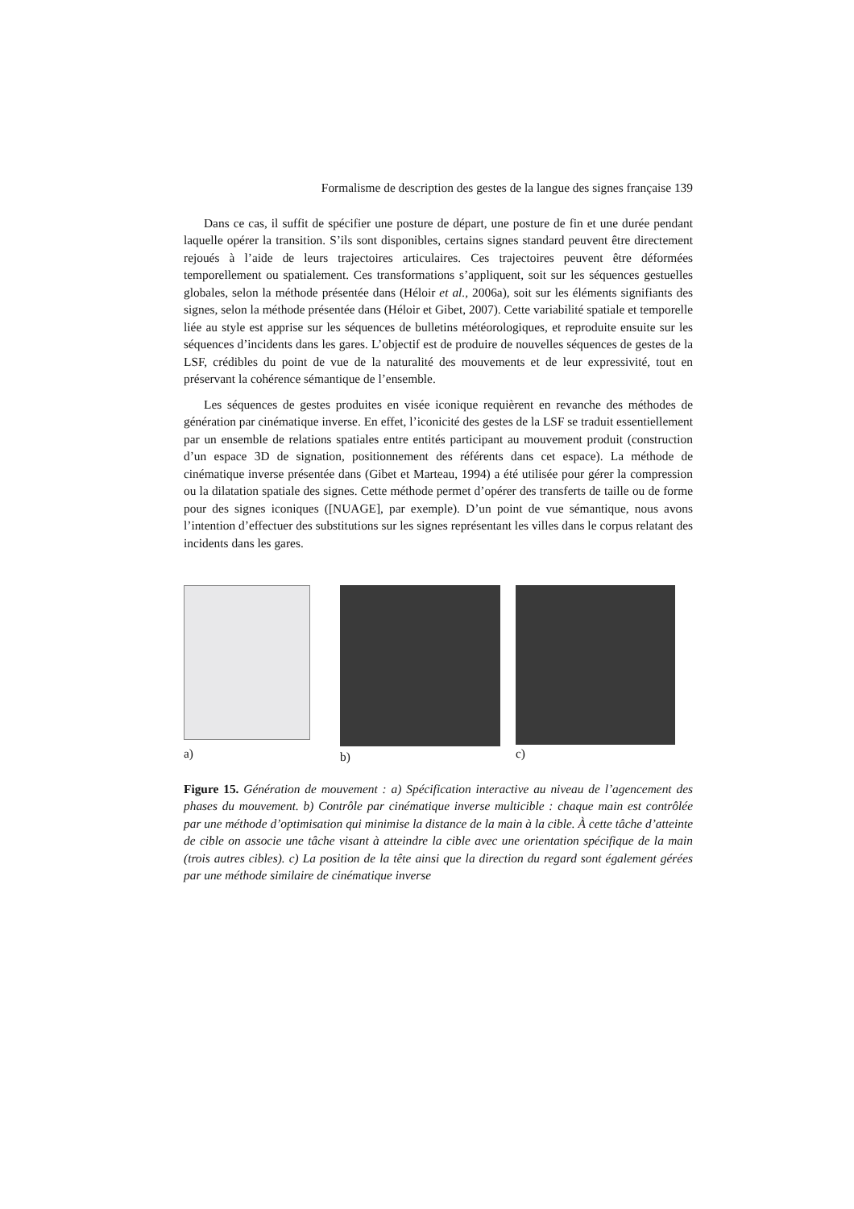Formalisme de description des gestes de la langue des signes française 139
Dans ce cas, il suffit de spécifier une posture de départ, une posture de fin et une durée pendant laquelle opérer la transition. S’ils sont disponibles, certains signes standard peuvent être directement rejoués à l’aide de leurs trajectoires articulaires. Ces trajectoires peuvent être déformées temporellement ou spatialement. Ces transformations s’appliquent, soit sur les séquences gestuelles globales, selon la méthode présentée dans (Héloir et al., 2006a), soit sur les éléments signifiants des signes, selon la méthode présentée dans (Héloir et Gibet, 2007). Cette variabilité spatiale et temporelle liée au style est apprise sur les séquences de bulletins météorologiques, et reproduite ensuite sur les séquences d’incidents dans les gares. L’objectif est de produire de nouvelles séquences de gestes de la LSF, crédibles du point de vue de la naturalité des mouvements et de leur expressivité, tout en préservant la cohérence sémantique de l’ensemble.
Les séquences de gestes produites en visée iconique requièrent en revanche des méthodes de génération par cinématique inverse. En effet, l’iconicité des gestes de la LSF se traduit essentiellement par un ensemble de relations spatiales entre entités participant au mouvement produit (construction d’un espace 3D de signation, positionnement des référents dans cet espace). La méthode de cinématique inverse présentée dans (Gibet et Marteau, 1994) a été utilisée pour gérer la compression ou la dilatation spatiale des signes. Cette méthode permet d’opérer des transferts de taille ou de forme pour des signes iconiques ([NUAGE], par exemple). D’un point de vue sémantique, nous avons l’intention d’effectuer des substitutions sur les signes représentant les villes dans le corpus relatant des incidents dans les gares.
a)
b) c)
Figure 15. Génération de mouvement : a) Spécification interactive au niveau de l’agencement des phases du mouvement. b) Contrôle par cinématique inverse multicible : chaque main est contrôlée par une méthode d’optimisation qui minimise la distance de la main à la cible. À cette tâche d’atteinte de cible on associe une tâche visant à atteindre la cible avec une orientation spécifique de la main (trois autres cibles). c) La position de la tête ainsi que la direction du regard sont également gérées par une méthode similaire de cinématique inverse